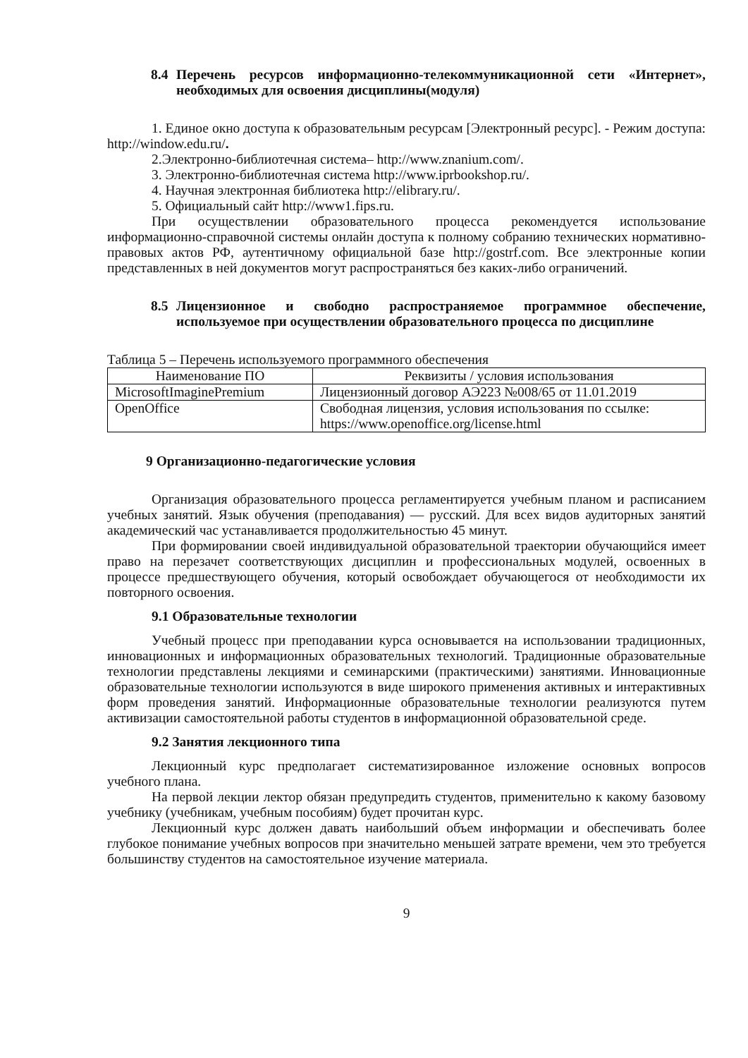8.4 Перечень ресурсов информационно-телекоммуникационной сети «Интернет», необходимых для освоения дисциплины(модуля)
1. Единое окно доступа к образовательным ресурсам [Электронный ресурс]. - Режим доступа: http://window.edu.ru/.
2.Электронно-библиотечная система– http://www.znanium.com/.
3. Электронно-библиотечная система http://www.iprbookshop.ru/.
4. Научная электронная библиотека http://elibrary.ru/.
5. Официальный сайт http://www1.fips.ru.
При осуществлении образовательного процесса рекомендуется использование информационно-справочной системы онлайн доступа к полному собранию технических нормативно-правовых актов РФ, аутентичному официальной базе http://gostrf.com. Все электронные копии представленных в ней документов могут распространяться без каких-либо ограничений.
8.5 Лицензионное и свободно распространяемое программное обеспечение, используемое при осуществлении образовательного процесса по дисциплине
Таблица 5 – Перечень используемого программного обеспечения
| Наименование ПО | Реквизиты / условия использования |
| --- | --- |
| MicrosoftImaginePremium | Лицензионный договор АЭ223 №008/65 от 11.01.2019 |
| OpenOffice | Свободная лицензия, условия использования по ссылке: https://www.openoffice.org/license.html |
9 Организационно-педагогические условия
Организация образовательного процесса регламентируется учебным планом и расписанием учебных занятий. Язык обучения (преподавания) — русский. Для всех видов аудиторных занятий академический час устанавливается продолжительностью 45 минут.
При формировании своей индивидуальной образовательной траектории обучающийся имеет право на перезачет соответствующих дисциплин и профессиональных модулей, освоенных в процессе предшествующего обучения, который освобождает обучающегося от необходимости их повторного освоения.
9.1 Образовательные технологии
Учебный процесс при преподавании курса основывается на использовании традиционных, инновационных и информационных образовательных технологий. Традиционные образовательные технологии представлены лекциями и семинарскими (практическими) занятиями. Инновационные образовательные технологии используются в виде широкого применения активных и интерактивных форм проведения занятий. Информационные образовательные технологии реализуются путем активизации самостоятельной работы студентов в информационной образовательной среде.
9.2 Занятия лекционного типа
Лекционный курс предполагает систематизированное изложение основных вопросов учебного плана.
На первой лекции лектор обязан предупредить студентов, применительно к какому базовому учебнику (учебникам, учебным пособиям) будет прочитан курс.
Лекционный курс должен давать наибольший объем информации и обеспечивать более глубокое понимание учебных вопросов при значительно меньшей затрате времени, чем это требуется большинству студентов на самостоятельное изучение материала.
9